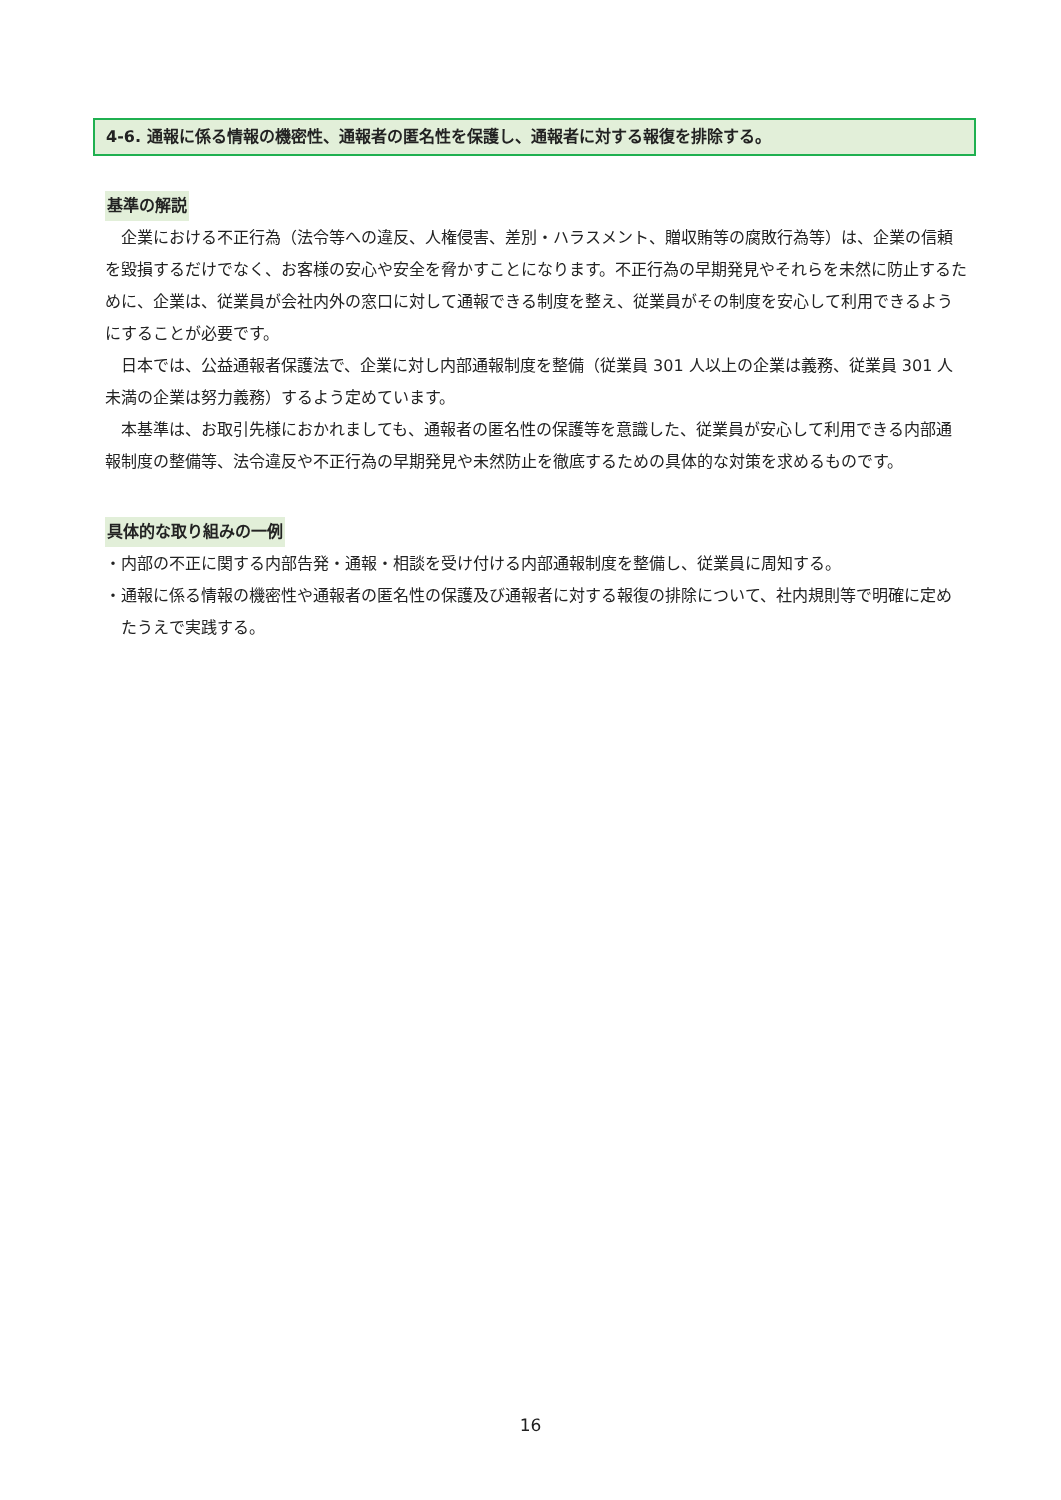4-6. 通報に係る情報の機密性、通報者の匿名性を保護し、通報者に対する報復を排除する。
基準の解説
企業における不正行為（法令等への違反、人権侵害、差別・ハラスメント、贈収賄等の腐敗行為等）は、企業の信頼を毀損するだけでなく、お客様の安心や安全を脅かすことになります。不正行為の早期発見やそれらを未然に防止するために、企業は、従業員が会社内外の窓口に対して通報できる制度を整え、従業員がその制度を安心して利用できるようにすることが必要です。
日本では、公益通報者保護法で、企業に対し内部通報制度を整備（従業員 301 人以上の企業は義務、従業員 301 人未満の企業は努力義務）するよう定めています。
本基準は、お取引先様におかれましても、通報者の匿名性の保護等を意識した、従業員が安心して利用できる内部通報制度の整備等、法令違反や不正行為の早期発見や未然防止を徹底するための具体的な対策を求めるものです。
具体的な取り組みの一例
・内部の不正に関する内部告発・通報・相談を受け付ける内部通報制度を整備し、従業員に周知する。
・通報に係る情報の機密性や通報者の匿名性の保護及び通報者に対する報復の排除について、社内規則等で明確に定めたうえで実践する。
16